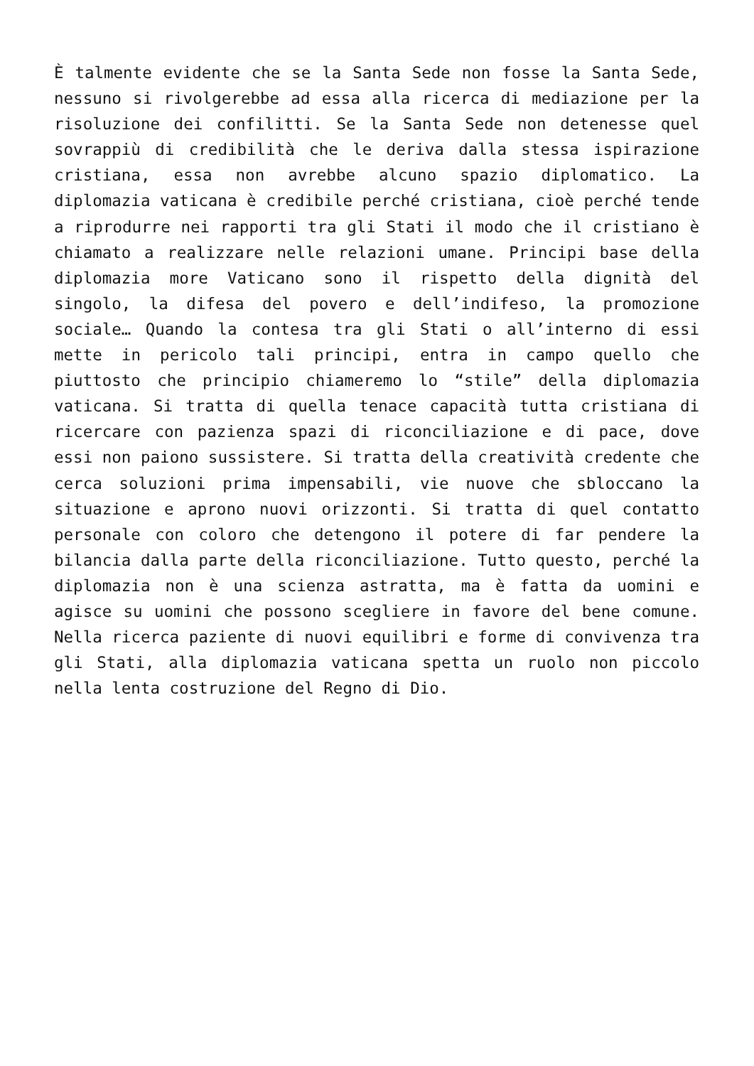È talmente evidente che se la Santa Sede non fosse la Santa Sede, nessuno si rivolgerebbe ad essa alla ricerca di mediazione per la risoluzione dei confilitti. Se la Santa Sede non detenesse quel sovrappiù di credibilità che le deriva dalla stessa ispirazione cristiana, essa non avrebbe alcuno spazio diplomatico. La diplomazia vaticana è credibile perché cristiana, cioè perché tende a riprodurre nei rapporti tra gli Stati il modo che il cristiano è chiamato a realizzare nelle relazioni umane. Principi base della diplomazia more Vaticano sono il rispetto della dignità del singolo, la difesa del povero e dell’indifeso, la promozione sociale… Quando la contesa tra gli Stati o all’interno di essi mette in pericolo tali principi, entra in campo quello che piuttosto che principio chiameremo lo “stile” della diplomazia vaticana. Si tratta di quella tenace capacità tutta cristiana di ricercare con pazienza spazi di riconciliazione e di pace, dove essi non paiono sussistere. Si tratta della creatività credente che cerca soluzioni prima impensabili, vie nuove che sbloccano la situazione e aprono nuovi orizzonti. Si tratta di quel contatto personale con coloro che detengono il potere di far pendere la bilancia dalla parte della riconciliazione. Tutto questo, perché la diplomazia non è una scienza astratta, ma è fatta da uomini e agisce su uomini che possono scegliere in favore del bene comune. Nella ricerca paziente di nuovi equilibri e forme di convivenza tra gli Stati, alla diplomazia vaticana spetta un ruolo non piccolo nella lenta costruzione del Regno di Dio.